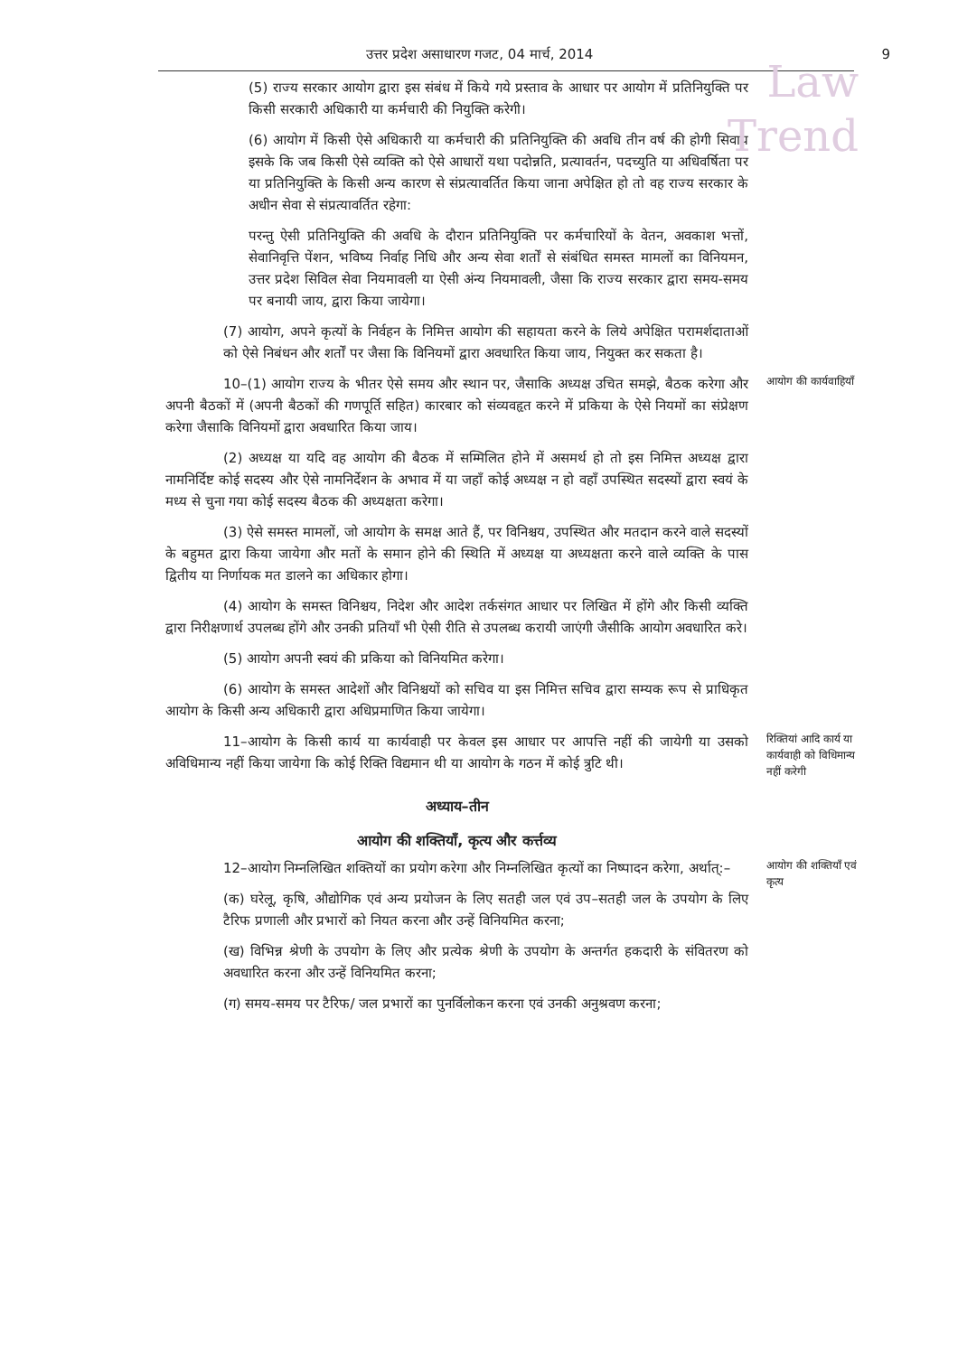Law
Trend
उत्तर प्रदेश असाधारण गजट, 04 मार्च, 2014 9
(5) राज्य सरकार आयोग द्वारा इस संबंध में किये गये प्रस्ताव के आधार पर आयोग में प्रतिनियुक्ति पर किसी सरकारी अधिकारी या कर्मचारी की नियुक्ति करेगी।
(6) आयोग में किसी ऐसे अधिकारी या कर्मचारी की प्रतिनियुक्ति की अवधि तीन वर्ष की होगी सिवाय इसके कि जब किसी ऐसे व्यक्ति को ऐसे आधारों यथा पदोन्नति, प्रत्यावर्तन, पदच्युति या अधिवर्षिता पर या प्रतिनियुक्ति के किसी अन्य कारण से संप्रत्यावर्तित किया जाना अपेक्षित हो तो वह राज्य सरकार के अधीन सेवा से संप्रत्यावर्तित रहेगा:
परन्तु ऐसी प्रतिनियुक्ति की अवधि के दौरान प्रतिनियुक्ति पर कर्मचारियों के वेतन, अवकाश भत्तों, सेवानिवृत्ति पेंशन, भविष्य निर्वाह निधि और अन्य सेवा शर्तों से संबंधित समस्त मामलों का विनियमन, उत्तर प्रदेश सिविल सेवा नियमावली या ऐसी अंन्य नियमावली, जैसा कि राज्य सरकार द्वारा समय-समय पर बनायी जाय, द्वारा किया जायेगा।
(7) आयोग, अपने कृत्यों के निर्वहन के निमित्त आयोग की सहायता करने के लिये अपेक्षित परामर्शदाताओं को ऐसे निबंधन और शर्तों पर जैसा कि विनियमों द्वारा अवधारित किया जाय, नियुक्त कर सकता है।
10–(1) आयोग राज्य के भीतर ऐसे समय और स्थान पर, जैसाकि अध्यक्ष उचित समझे, बैठक करेगा और अपनी बैठकों में (अपनी बैठकों की गणपूर्ति सहित) कारबार को संव्यवहृत करने में प्रकिया के ऐसे नियमों का संप्रेक्षण करेगा जैसाकि विनियमों द्वारा अवधारित किया जाय।
(2) अध्यक्ष या यदि वह आयोग की बैठक में सम्मिलित होने में असमर्थ हो तो इस निमित्त अध्यक्ष द्वारा नामनिर्दिष्ट कोई सदस्य और ऐसे नामनिर्देशन के अभाव में या जहाँ कोई अध्यक्ष न हो वहाँ उपस्थित सदस्यों द्वारा स्वयं के मध्य से चुना गया कोई सदस्य बैठक की अध्यक्षता करेगा।
(3) ऐसे समस्त मामलों, जो आयोग के समक्ष आते हैं, पर विनिश्चय, उपस्थित और मतदान करने वाले सदस्यों के बहुमत द्वारा किया जायेगा और मतों के समान होने की स्थिति में अध्यक्ष या अध्यक्षता करने वाले व्यक्ति के पास द्वितीय या निर्णायक मत डालने का अधिकार होगा।
(4) आयोग के समस्त विनिश्चय, निदेश और आदेश तर्कसंगत आधार पर लिखित में होंगे और किसी व्यक्ति द्वारा निरीक्षणार्थ उपलब्ध होंगे और उनकी प्रतियाँ भी ऐसी रीति से उपलब्ध करायी जाएंगी जैसीकि आयोग अवधारित करे।
(5) आयोग अपनी स्वयं की प्रकिया को विनियमित करेगा।
(6) आयोग के समस्त आदेशों और विनिश्चयों को सचिव या इस निमित्त सचिव द्वारा सम्यक रूप से प्राधिकृत आयोग के किसी अन्य अधिकारी द्वारा अधिप्रमाणित किया जायेगा।
आयोग की कार्यवाहियाँ
11–आयोग के किसी कार्य या कार्यवाही पर केवल इस आधार पर आपत्ति नहीं की जायेगी या उसको अविधिमान्य नहीं किया जायेगा कि कोई रिक्ति विद्यमान थी या आयोग के गठन में कोई त्रुटि थी।
रिक्तियां आदि कार्य या कार्यवाही को विधिमान्य नहीं करेगी
अध्याय–तीन
आयोग की शक्तियाँ, कृत्य और कर्त्तव्य
12–आयोग निम्नलिखित शक्तियों का प्रयोग करेगा और निम्नलिखित कृत्यों का निष्पादन करेगा, अर्थात्:–
(क) घरेलू, कृषि, औद्योगिक एवं अन्य प्रयोजन के लिए सतही जल एवं उप–सतही जल के उपयोग के लिए टैरिफ प्रणाली और प्रभारों को नियत करना और उन्हें विनियमित करना;
(ख) विभिन्न श्रेणी के उपयोग के लिए और प्रत्येक श्रेणी के उपयोग के अन्तर्गत हकदारी के संवितरण को अवधारित करना और उन्हें विनियमित करना;
(ग) समय-समय पर टैरिफ/ जल प्रभारों का पुनर्विलोकन करना एवं उनकी अनुश्रवण करना;
आयोग की शक्तियाँ एवं कृत्य